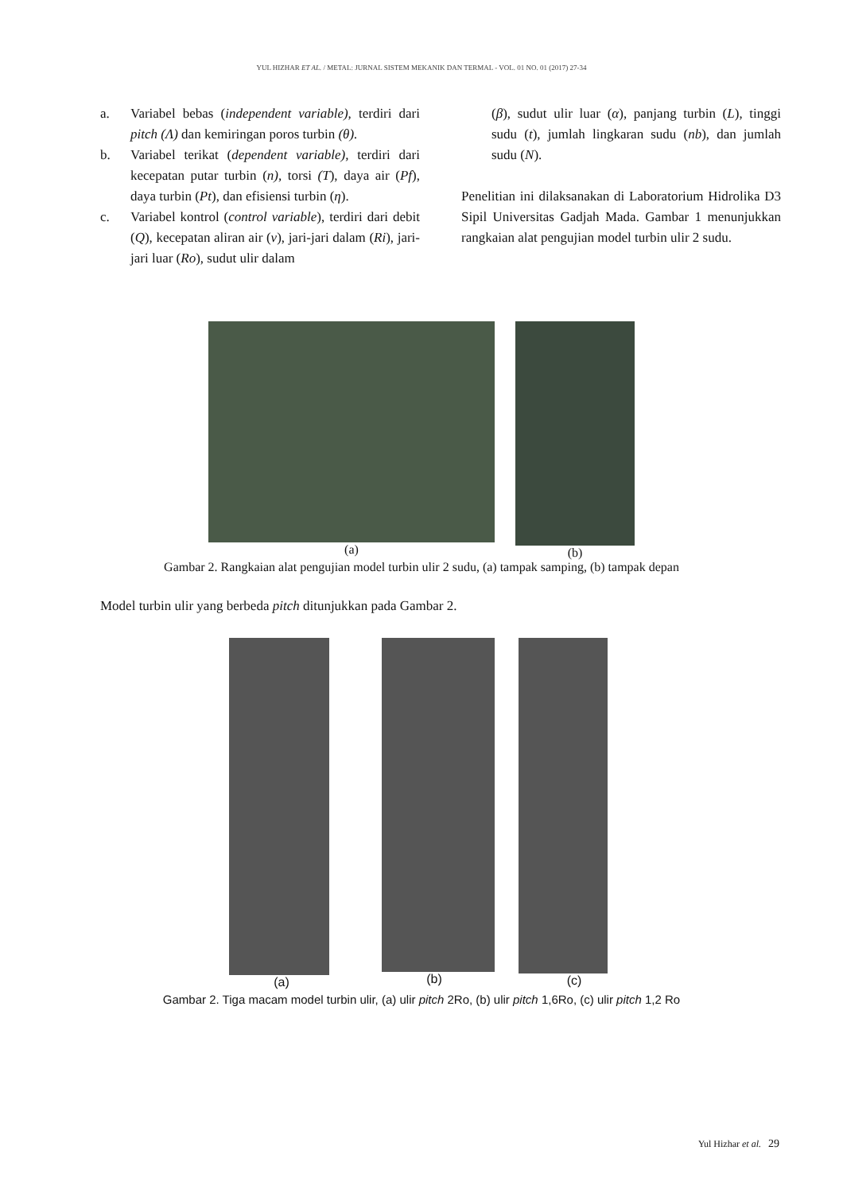YUL HIZHAR ET AL. / METAL: JURNAL SISTEM MEKANIK DAN TERMAL - VOL. 01 NO. 01 (2017) 27-34
a. Variabel bebas (independent variable), terdiri dari pitch (Λ) dan kemiringan poros turbin (θ).
b. Variabel terikat (dependent variable), terdiri dari kecepatan putar turbin (n), torsi (T), daya air (Pf), daya turbin (Pt), dan efisiensi turbin (η).
c. Variabel kontrol (control variable), terdiri dari debit (Q), kecepatan aliran air (v), jari-jari dalam (Ri), jari-jari luar (Ro), sudut ulir dalam
(β), sudut ulir luar (α), panjang turbin (L), tinggi sudu (t), jumlah lingkaran sudu (nb), dan jumlah sudu (N).
Penelitian ini dilaksanakan di Laboratorium Hidrolika D3 Sipil Universitas Gadjah Mada. Gambar 1 menunjukkan rangkaian alat pengujian model turbin ulir 2 sudu.
(a) (b)
Gambar 2. Rangkaian alat pengujian model turbin ulir 2 sudu, (a) tampak samping, (b) tampak depan
Model turbin ulir yang berbeda pitch ditunjukkan pada Gambar 2.
(a) (b) (c)
Gambar 2. Tiga macam model turbin ulir, (a) ulir pitch 2Ro, (b) ulir pitch 1,6Ro, (c) ulir pitch 1,2 Ro
Yul Hizhar et al. 29